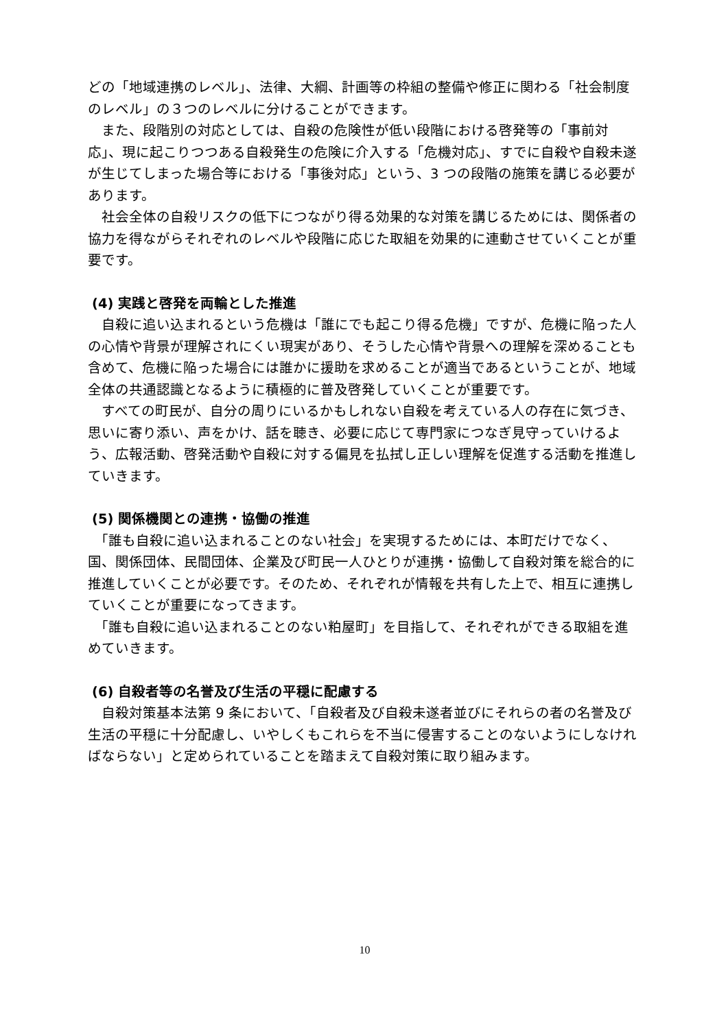どの「地域連携のレベル」、法律、大綱、計画等の枠組の整備や修正に関わる「社会制度のレベル」の３つのレベルに分けることができます。
　また、段階別の対応としては、自殺の危険性が低い段階における啓発等の「事前対応」、現に起こりつつある自殺発生の危険に介入する「危機対応」、すでに自殺や自殺未遂が生じてしまった場合等における「事後対応」という、3 つの段階の施策を講じる必要があります。
　社会全体の自殺リスクの低下につながり得る効果的な対策を講じるためには、関係者の協力を得ながらそれぞれのレベルや段階に応じた取組を効果的に連動させていくことが重要です。
(4) 実践と啓発を両輪とした推進
　自殺に追い込まれるという危機は「誰にでも起こり得る危機」ですが、危機に陥った人の心情や背景が理解されにくい現実があり、そうした心情や背景への理解を深めることも含めて、危機に陥った場合には誰かに援助を求めることが適当であるということが、地域全体の共通認識となるように積極的に普及啓発していくことが重要です。
　すべての町民が、自分の周りにいるかもしれない自殺を考えている人の存在に気づき、思いに寄り添い、声をかけ、話を聴き、必要に応じて専門家につなぎ見守っていけるよう、広報活動、啓発活動や自殺に対する偏見を払拭し正しい理解を促進する活動を推進していきます。
(5) 関係機関との連携・協働の推進
　「誰も自殺に追い込まれることのない社会」を実現するためには、本町だけでなく、国、関係団体、民間団体、企業及び町民一人ひとりが連携・協働して自殺対策を総合的に推進していくことが必要です。そのため、それぞれが情報を共有した上で、相互に連携していくことが重要になってきます。
　「誰も自殺に追い込まれることのない粕屋町」を目指して、それぞれができる取組を進めていきます。
(6) 自殺者等の名誉及び生活の平穏に配慮する
　自殺対策基本法第 9 条において、「自殺者及び自殺未遂者並びにそれらの者の名誉及び生活の平穏に十分配慮し、いやしくもこれらを不当に侵害することのないようにしなければならない」と定められていることを踏まえて自殺対策に取り組みます。
10